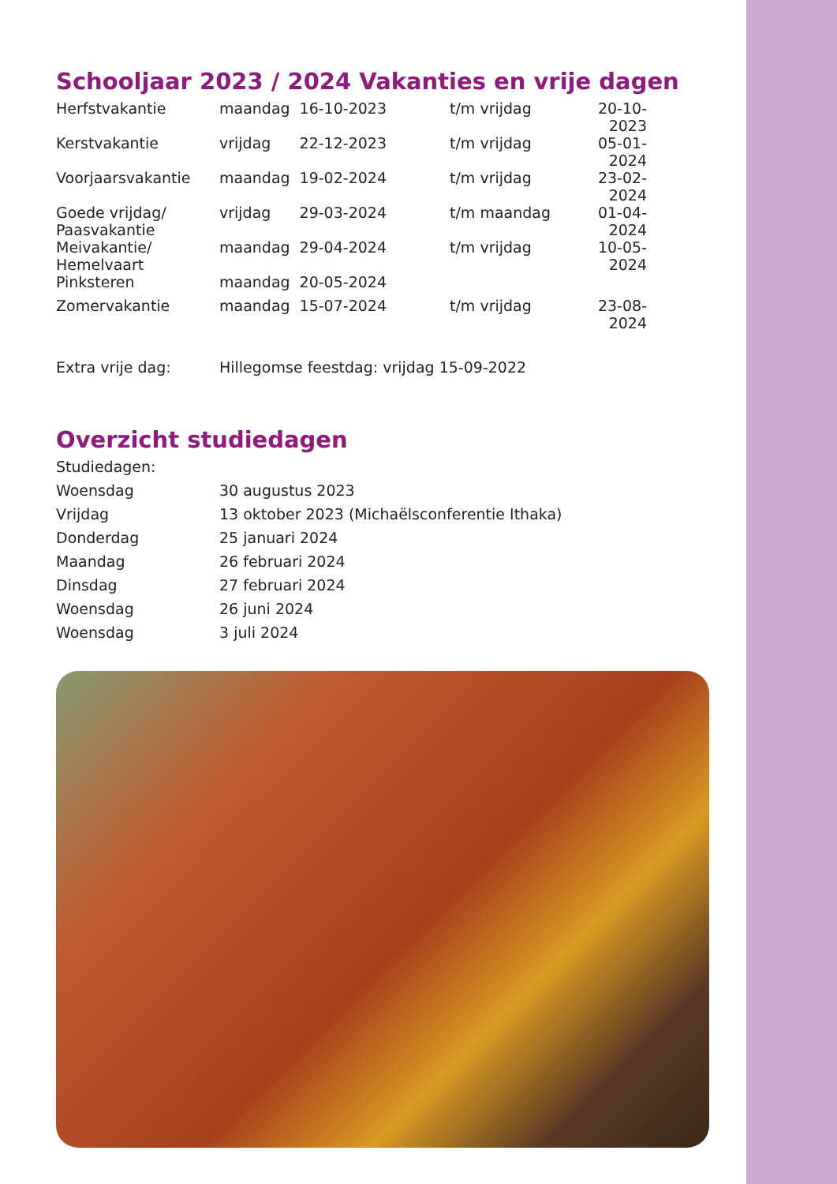Schooljaar 2023 / 2024 Vakanties en vrije dagen
| Herfstvakantie | maandag | 16-10-2023 | | t/m vrijdag | 20-10-2023 |
| Kerstvakantie | vrijdag | 22-12-2023 | | t/m vrijdag | 05-01-2024 |
| Voorjaarsvakantie | maandag | 19-02-2024 | | t/m vrijdag | 23-02-2024 |
| Goede vrijdag/ Paasvakantie | vrijdag | 29-03-2024 | | t/m maandag | 01-04-2024 |
| Meivakantie/ Hemelvaart | maandag | 29-04-2024 | | t/m vrijdag | 10-05-2024 |
| Pinksteren | maandag | 20-05-2024 | | | |
| Zomervakantie | maandag | 15-07-2024 | | t/m vrijdag | 23-08-2024 |
| Extra vrije dag: | Hillegomse feestdag: vrijdag 15-09-2022 | | | | |
Overzicht studiedagen
| Studiedagen: | |
| Woensdag | 30 augustus 2023 |
| Vrijdag | 13 oktober 2023 (Michaëlsconferentie Ithaka) |
| Donderdag | 25 januari 2024 |
| Maandag | 26 februari 2024 |
| Dinsdag | 27 februari 2024 |
| Woensdag | 26 juni 2024 |
| Woensdag | 3 juli 2024 |